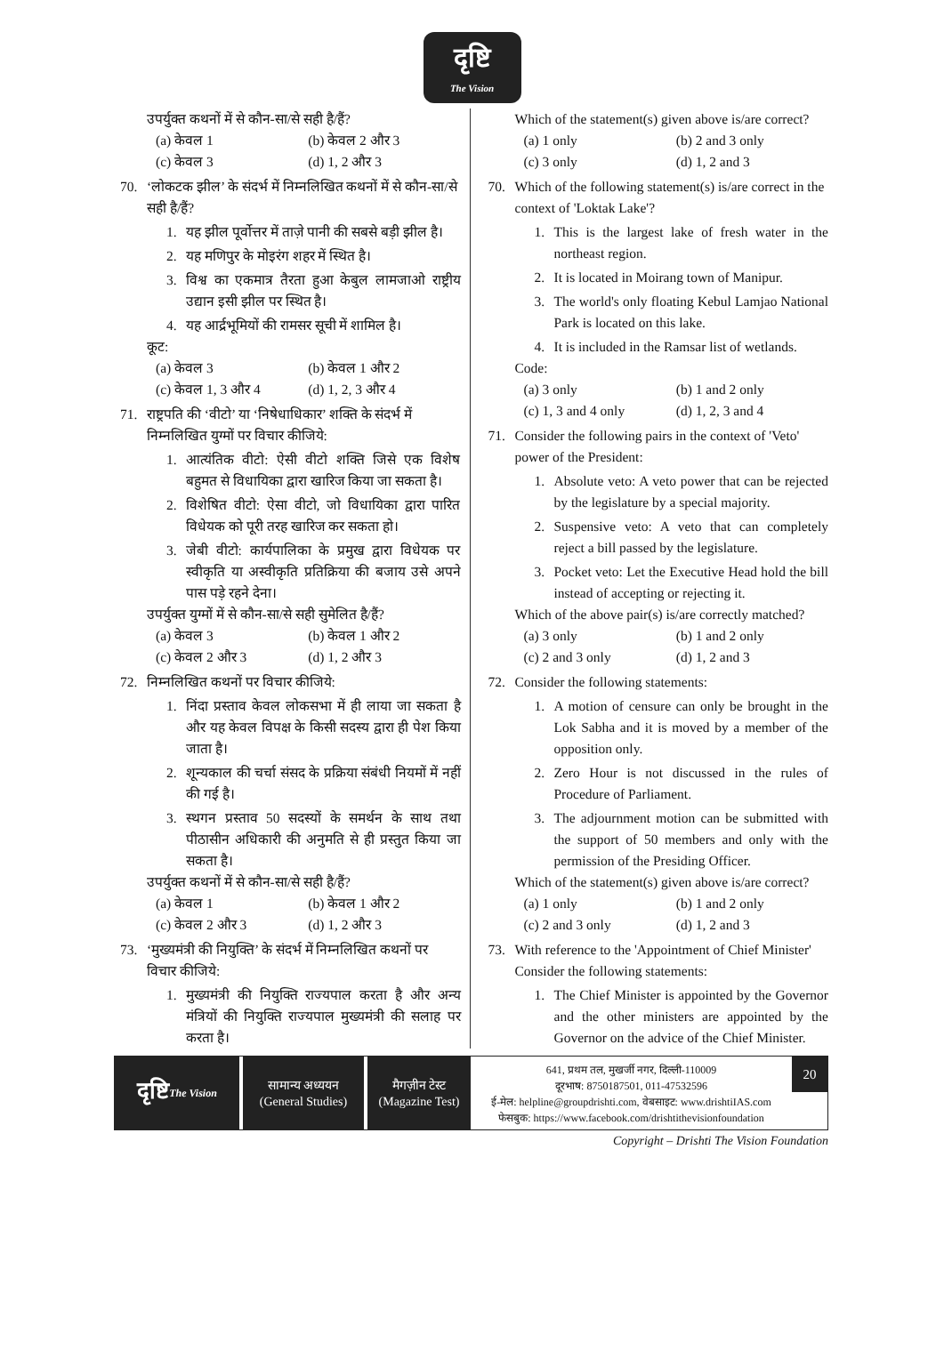दृष्टि
The Vision
उपर्युक्त कथनों में से कौन-सा/से सही है/हैं?
(a) केवल 1 (b) केवल 2 और 3 (c) केवल 3 (d) 1, 2 और 3
70. ‘लोकटक झील’ के संदर्भ में निम्नलिखित कथनों में से कौन-सा/से सही है/हैं?
1. यह झील पूर्वोत्तर में ताज़े पानी की सबसे बड़ी झील है।
2. यह मणिपुर के मोइरंग शहर में स्थित है।
3. विश्व का एकमात्र तैरता हुआ केबुल लामजाओ राष्ट्रीय उद्यान इसी झील पर स्थित है।
4. यह आर्द्रभूमियों की रामसर सूची में शामिल है।
कूट:
(a) केवल 3 (b) केवल 1 और 2 (c) केवल 1, 3 और 4 (d) 1, 2, 3 और 4
71. राष्ट्रपति की ‘वीटो’ या ‘निषेधाधिकार’ शक्ति के संदर्भ में निम्नलिखित युग्मों पर विचार कीजिये:
1. आत्यंतिक वीटो: ऐसी वीटो शक्ति जिसे एक विशेष बहुमत से विधायिका द्वारा खारिज किया जा सकता है।
2. विशेषित वीटो: ऐसा वीटो, जो विधायिका द्वारा पारित विधेयक को पूरी तरह खारिज कर सकता हो।
3. जेबी वीटो: कार्यपालिका के प्रमुख द्वारा विधेयक पर स्वीकृति या अस्वीकृति प्रतिक्रिया की बजाय उसे अपने पास पड़े रहने देना।
उपर्युक्त युग्मों में से कौन-सा/से सही सुमेलित है/हैं?
(a) केवल 3 (b) केवल 1 और 2 (c) केवल 2 और 3 (d) 1, 2 और 3
72. निम्नलिखित कथनों पर विचार कीजिये:
1. निंदा प्रस्ताव केवल लोकसभा में ही लाया जा सकता है और यह केवल विपक्ष के किसी सदस्य द्वारा ही पेश किया जाता है।
2. शून्यकाल की चर्चा संसद के प्रक्रिया संबंधी नियमों में नहीं की गई है।
3. स्थगन प्रस्ताव 50 सदस्यों के समर्थन के साथ तथा पीठासीन अधिकारी की अनुमति से ही प्रस्तुत किया जा सकता है।
उपर्युक्त कथनों में से कौन-सा/से सही है/हैं?
(a) केवल 1 (b) केवल 1 और 2 (c) केवल 2 और 3 (d) 1, 2 और 3
73. ‘मुख्यमंत्री की नियुक्ति’ के संदर्भ में निम्नलिखित कथनों पर विचार कीजिये:
1. मुख्यमंत्री की नियुक्ति राज्यपाल करता है और अन्य मंत्रियों की नियुक्ति राज्यपाल मुख्यमंत्री की सलाह पर करता है।
Which of the statement(s) given above is/are correct?
(a) 1 only (b) 2 and 3 only (c) 3 only (d) 1, 2 and 3
70. Which of the following statement(s) is/are correct in the context of 'Loktak Lake'?
1. This is the largest lake of fresh water in the northeast region.
2. It is located in Moirang town of Manipur.
3. The world's only floating Kebul Lamjao National Park is located on this lake.
4. It is included in the Ramsar list of wetlands.
Code:
(a) 3 only (b) 1 and 2 only (c) 1, 3 and 4 only (d) 1, 2, 3 and 4
71. Consider the following pairs in the context of 'Veto' power of the President:
1. Absolute veto: A veto power that can be rejected by the legislature by a special majority.
2. Suspensive veto: A veto that can completely reject a bill passed by the legislature.
3. Pocket veto: Let the Executive Head hold the bill instead of accepting or rejecting it.
Which of the above pair(s) is/are correctly matched?
(a) 3 only (b) 1 and 2 only (c) 2 and 3 only (d) 1, 2 and 3
72. Consider the following statements:
1. A motion of censure can only be brought in the Lok Sabha and it is moved by a member of the opposition only.
2. Zero Hour is not discussed in the rules of Procedure of Parliament.
3. The adjournment motion can be submitted with the support of 50 members and only with the permission of the Presiding Officer.
Which of the statement(s) given above is/are correct?
(a) 1 only (b) 1 and 2 only (c) 2 and 3 only (d) 1, 2 and 3
73. With reference to the 'Appointment of Chief Minister' Consider the following statements:
1. The Chief Minister is appointed by the Governor and the other ministers are appointed by the Governor on the advice of the Chief Minister.
दृष्टि
The Vision
सामान्य अध्ययन
(General Studies)
मैगज़ीन टेस्ट
(Magazine Test)
641, प्रथम तल, मुखर्जी नगर, दिल्ली-110009
दूरभाष: 8750187501, 011-47532596
ई-मेल: helpline@groupdrishti.com, वेबसाइट: www.drishtiIAS.com
फेसबुक: https://www.facebook.com/drishtithevisionfoundation
20
Copyright – Drishti The Vision Foundation